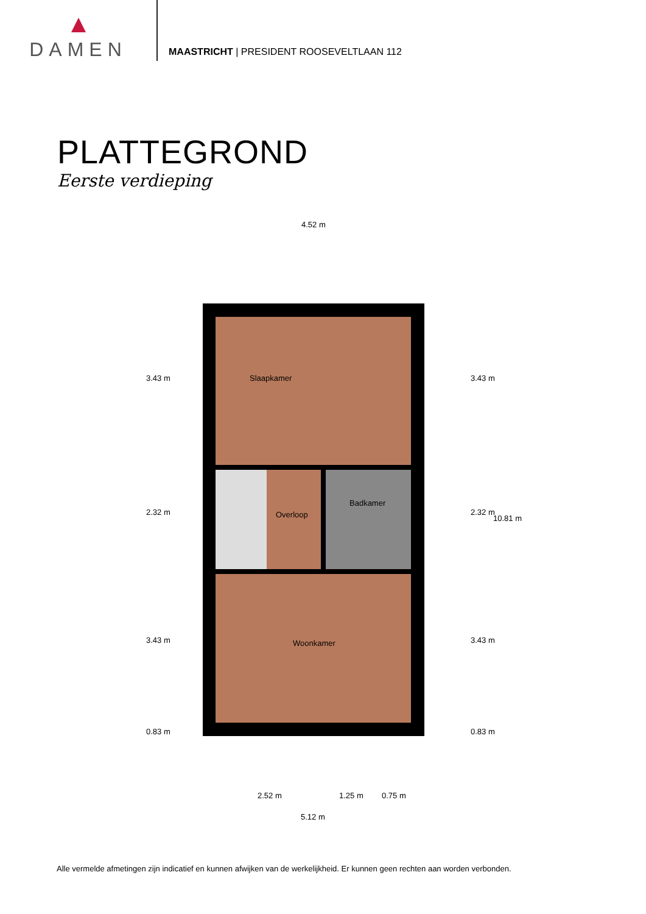DAMEN
MAASTRICHT | PRESIDENT ROOSEVELTLAAN 112
PLATTEGROND
Eerste verdieping
4.52 m
Slaapkamer
Overloop
Badkamer
Woonkamer
3.43 m
2.32 m
3.43 m
0.83 m
3.43 m
2.32 m
3.43 m
0.83 m
10.81 m
2.52 m 1.25 m 0.75 m
5.12 m
Alle vermelde afmetingen zijn indicatief en kunnen afwijken van de werkelijkheid. Er kunnen geen rechten aan worden verbonden.